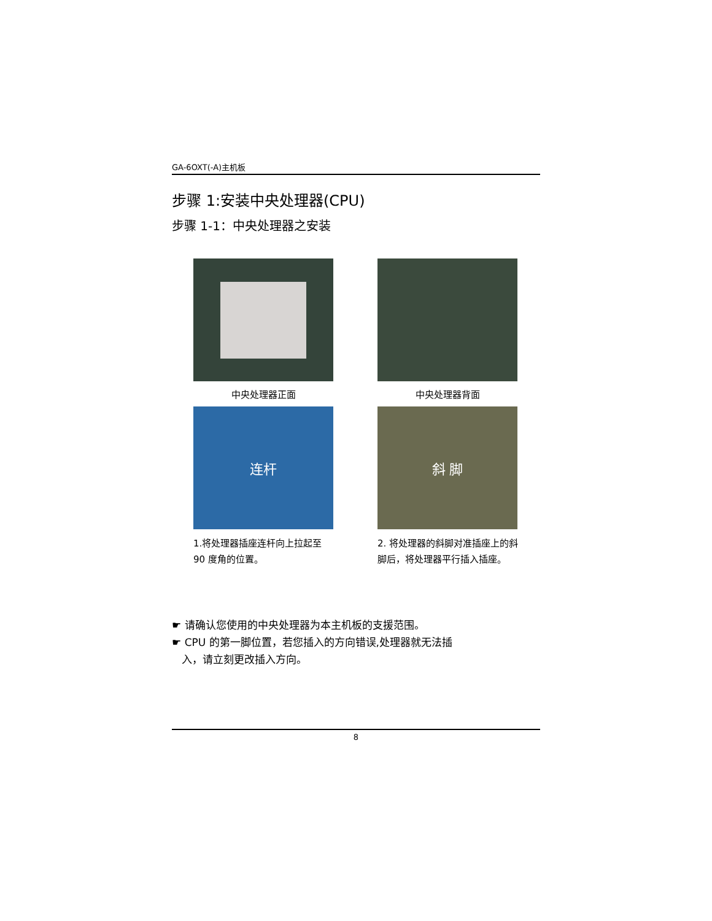GA-6OXT(-A)主机板
步骤 1:安装中央处理器(CPU)
步骤 1-1：中央处理器之安装
中央处理器正面
中央处理器背面
连杆
1.将处理器插座连杆向上拉起至 90 度角的位置。
斜 脚
2. 将处理器的斜脚对准插座上的斜脚后，将处理器平行插入插座。
☛ 请确认您使用的中央处理器为本主机板的支援范围。
☛ CPU 的第一脚位置，若您插入的方向错误,处理器就无法插
入，请立刻更改插入方向。
8